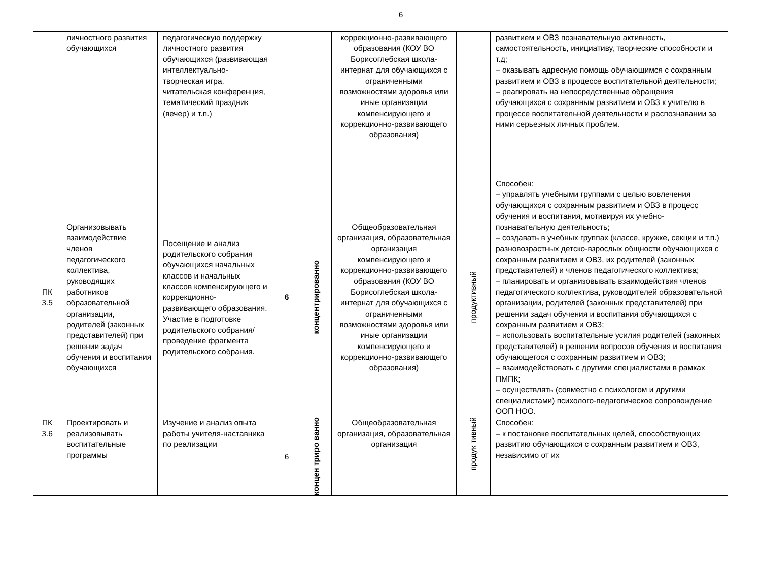6
| | личностного развития обучающихся | педагогическую поддержку личностного развития обучающихся (развивающая интеллектуально-творческая игра. читательская конференция, тематический праздник (вечер) и т.п.) | | | коррекционно-развивающего образования (КОУ ВО Борисоглебская школа-интернат для обучающихся с ограниченными возможностями здоровья или иные организации компенсирующего и коррекционно-развивающего образования) | | развитием и ОВЗ познавательную активность, самостоятельность, инициативу, творческие способности и т.д; – оказывать адресную помощь обучающимся с сохранным развитием и ОВЗ в процессе воспитательной деятельности; – реагировать на непосредственные обращения обучающихся с сохранным развитием и ОВЗ к учителю в процессе воспитательной деятельности и распознавании за ними серьезных личных проблем. |
| ПК 3.5 | Организовывать взаимодействие членов педагогического коллектива, руководящих работников образовательной организации, родителей (законных представителей) при решении задач обучения и воспитания обучающихся | Посещение и анализ родительского собрания обучающихся начальных классов и начальных классов компенсирующего и коррекционно-развивающего образования. Участие в подготовке родительского собрания/проведение фрагмента родительского собрания. | 6 | концентрированно | Общеобразовательная организация, образовательная организация компенсирующего и коррекционно-развивающего образования (КОУ ВО Борисоглебская школа-интернат для обучающихся с ограниченными возможностями здоровья или иные организации компенсирующего и коррекционно-развивающего образования) | продуктивный | Способен: – управлять учебными группами с целью вовлечения обучающихся с сохранным развитием и ОВЗ в процесс обучения и воспитания, мотивируя их учебно-познавательную деятельность; – создавать в учебных группах (классе, кружке, секции и т.п.) разновозрастных детско-взрослых общности обучающихся с сохранным развитием и ОВЗ, их родителей (законных представителей) и членов педагогического коллектива; – планировать и организовывать взаимодействия членов педагогического коллектива, руководителей образовательной организации, родителей (законных представителей) при решении задач обучения и воспитания обучающихся с сохранным развитием и ОВЗ; – использовать воспитательные усилия родителей (законных представителей) в решении вопросов обучения и воспитания обучающегося с сохранным развитием и ОВЗ; – взаимодействовать с другими специалистами в рамках ПМПК; – осуществлять (совместно с психологом и другими специалистами) психолого-педагогическое сопровождение ООП НОО. |
| ПК 3.6 | Проектировать и реализовывать воспитательные программы | Изучение и анализ опыта работы учителя-наставника по реализации | 6 | концен трирo ванно | Общеобразовательная организация, образовательная организация | продук тивный | Способен: – к постановке воспитательных целей, способствующих развитию обучающихся с сохранным развитием и ОВЗ, независимо от их |